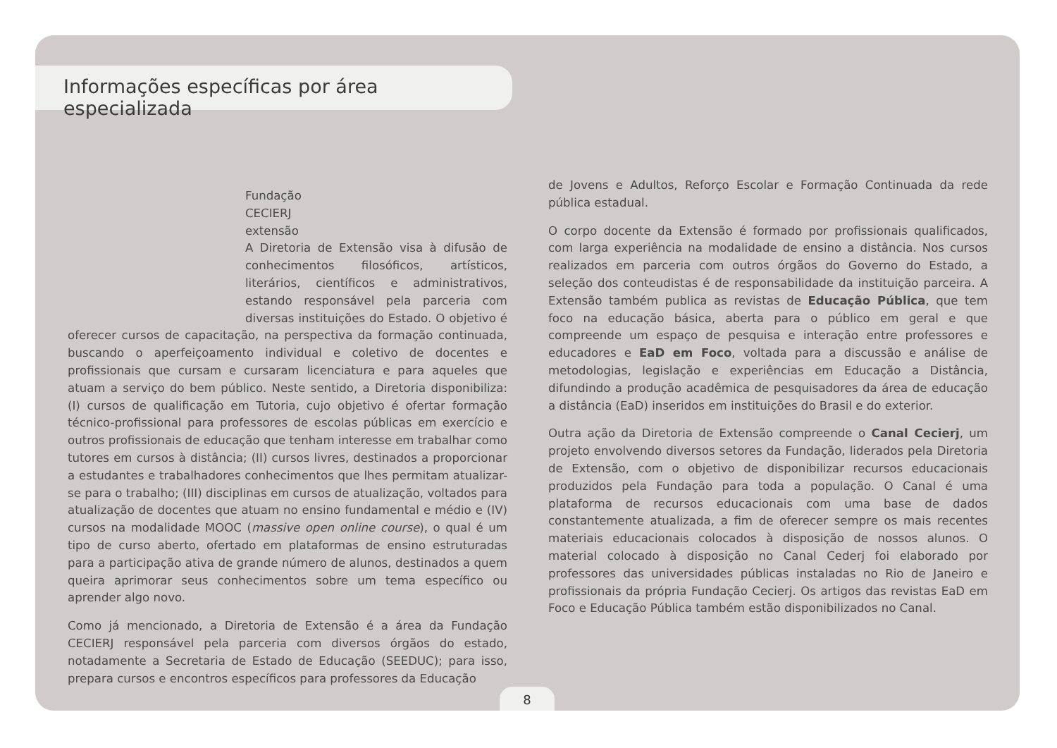Informações específicas por área especializada
Fundação
CECIERJ
extensão
A Diretoria de Extensão visa à difusão de conhecimentos filosóficos, artísticos, literários, científicos e administrativos, estando responsável pela parceria com diversas instituições do Estado. O objetivo é oferecer cursos de capacitação, na perspectiva da formação continuada, buscando o aperfeiçoamento individual e coletivo de docentes e profissionais que cursam e cursaram licenciatura e para aqueles que atuam a serviço do bem público. Neste sentido, a Diretoria disponibiliza: (I) cursos de qualificação em Tutoria, cujo objetivo é ofertar formação técnico-profissional para professores de escolas públicas em exercício e outros profissionais de educação que tenham interesse em trabalhar como tutores em cursos à distância; (II) cursos livres, destinados a proporcionar a estudantes e trabalhadores conhecimentos que lhes permitam atualizar-se para o trabalho; (III) disciplinas em cursos de atualização, voltados para atualização de docentes que atuam no ensino fundamental e médio e (IV) cursos na modalidade MOOC (massive open online course), o qual é um tipo de curso aberto, ofertado em plataformas de ensino estruturadas para a participação ativa de grande número de alunos, destinados a quem queira aprimorar seus conhecimentos sobre um tema específico ou aprender algo novo.
Como já mencionado, a Diretoria de Extensão é a área da Fundação CECIERJ responsável pela parceria com diversos órgãos do estado, notadamente a Secretaria de Estado de Educação (SEEDUC); para isso, prepara cursos e encontros específicos para professores da Educação
de Jovens e Adultos, Reforço Escolar e Formação Continuada da rede pública estadual.
O corpo docente da Extensão é formado por profissionais qualificados, com larga experiência na modalidade de ensino a distância. Nos cursos realizados em parceria com outros órgãos do Governo do Estado, a seleção dos conteudistas é de responsabilidade da instituição parceira. A Extensão também publica as revistas de Educação Pública, que tem foco na educação básica, aberta para o público em geral e que compreende um espaço de pesquisa e interação entre professores e educadores e EaD em Foco, voltada para a discussão e análise de metodologias, legislação e experiências em Educação a Distância, difundindo a produção acadêmica de pesquisadores da área de educação a distância (EaD) inseridos em instituições do Brasil e do exterior.
Outra ação da Diretoria de Extensão compreende o Canal Cecierj, um projeto envolvendo diversos setores da Fundação, liderados pela Diretoria de Extensão, com o objetivo de disponibilizar recursos educacionais produzidos pela Fundação para toda a população. O Canal é uma plataforma de recursos educacionais com uma base de dados constantemente atualizada, a fim de oferecer sempre os mais recentes materiais educacionais colocados à disposição de nossos alunos. O material colocado à disposição no Canal Cederj foi elaborado por professores das universidades públicas instaladas no Rio de Janeiro e profissionais da própria Fundação Cecierj. Os artigos das revistas EaD em Foco e Educação Pública também estão disponibilizados no Canal.
8